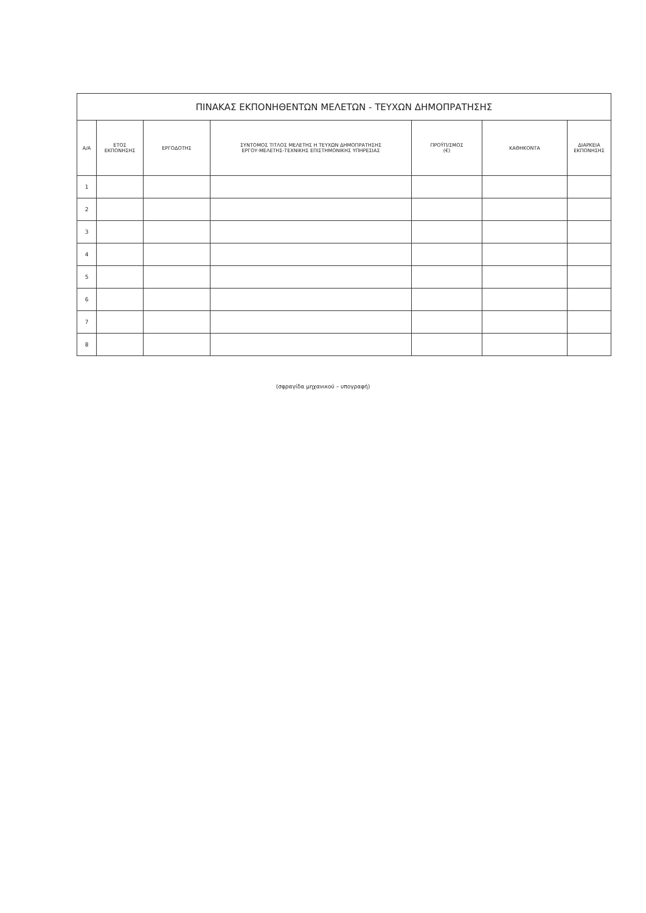| ΠΙΝΑΚΑΣ ΕΚΠΟΝΗΘΕΝΤΩΝ ΜΕΛΕΤΩΝ - ΤΕΥΧΩΝ ΔΗΜΟΠΡΑΤΗΣΗΣ | | | | | | |
| --- | --- | --- | --- | --- | --- | --- |
| Α/Α | ΕΤΟΣ ΕΚΠΟΝΗΣΗΣ | ΕΡΓΟΔΟΤΗΣ | ΣΥΝΤΟΜΟΣ ΤΙΤΛΟΣ ΜΕΛΕΤΗΣ Η ΤΕΥΧΩΝ ΔΗΜΟΠΡΑΤΗΣΗΣ ΕΡΓΟΥ-ΜΕΛΕΤΗΣ-ΤΕΧΝΙΚΗΣ ΕΠΙΣΤΗΜΟΝΙΚΗΣ ΥΠΗΡΕΣΙΑΣ | ΠΡΟΫΠ/ΣΜΟΣ (€) | ΚΑΘΗΚΟΝΤΑ | ΔΙΑΡΚΕΙΑ ΕΚΠΟΝΗΣΗΣ |
| 1 | | | | | | |
| 2 | | | | | | |
| 3 | | | | | | |
| 4 | | | | | | |
| 5 | | | | | | |
| 6 | | | | | | |
| 7 | | | | | | |
| 8 | | | | | | |
(σφραγίδα μηχανικού – υπογραφή)